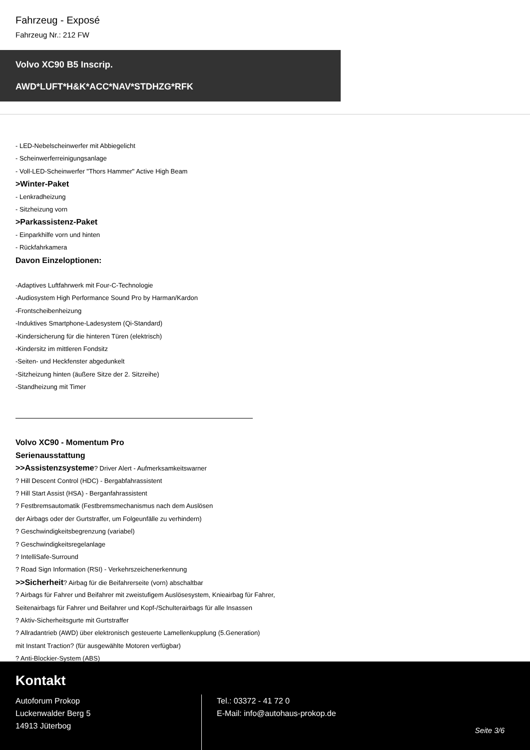Fahrzeug - Exposé
Fahrzeug Nr.: 212 FW
Volvo XC90 B5 Inscrip.
AWD*LUFT*H&K*ACC*NAV*STDHZG*RFK
- LED-Nebelscheinwerfer mit Abbiegelicht
- Scheinwerferreinigungsanlage
- Voll-LED-Scheinwerfer "Thors Hammer" Active High Beam
>Winter-Paket
- Lenkradheizung
- Sitzheizung vorn
>Parkassistenz-Paket
- Einparkhilfe vorn und hinten
- Rückfahrkamera
Davon Einzeloptionen:
-Adaptives Luftfahrwerk mit Four-C-Technologie
-Audiosystem High Performance Sound Pro by Harman/Kardon
-Frontscheibenheizung
-Induktives Smartphone-Ladesystem (Qi-Standard)
-Kindersicherung für die hinteren Türen (elektrisch)
-Kindersitz im mittleren Fondsitz
-Seiten- und Heckfenster abgedunkelt
-Sitzheizung hinten (äußere Sitze der 2. Sitzreihe)
-Standheizung mit Timer
Volvo XC90 - Momentum Pro
Serienausstattung
>>Assistenzsysteme? Driver Alert - Aufmerksamkeitswarner
? Hill Descent Control (HDC) - Bergabfahrassistent
? Hill Start Assist (HSA) - Berganfahrassistent
? Festbremsautomatik (Festbremsmechanismus nach dem Auslösen
der Airbags oder der Gurtstraffer, um Folgeunfälle zu verhindern)
? Geschwindigkeitsbegrenzung (variabel)
? Geschwindigkeitsregelanlage
? IntelliSafe-Surround
? Road Sign Information (RSI) - Verkehrszeichenerkennung
>>Sicherheit? Airbag für die Beifahrerseite (vorn) abschaltbar
? Airbags für Fahrer und Beifahrer mit zweistufigem Auslösesystem, Knieairbag für Fahrer,
Seitenairbags für Fahrer und Beifahrer und Kopf-/Schulterairbags für alle Insassen
? Aktiv-Sicherheitsgurte mit Gurtstraffer
? Allradantrieb (AWD) über elektronisch gesteuerte Lamellenkupplung (5.Generation)
mit Instant Traction? (für ausgewählte Motoren verfügbar)
? Anti-Blockier-System (ABS)
Kontakt
Autoforum Prokop
Luckenwalder Berg 5
14913 Jüterbog
Tel.: 03372 - 41 72 0
E-Mail: info@autohaus-prokop.de
Seite 3/6